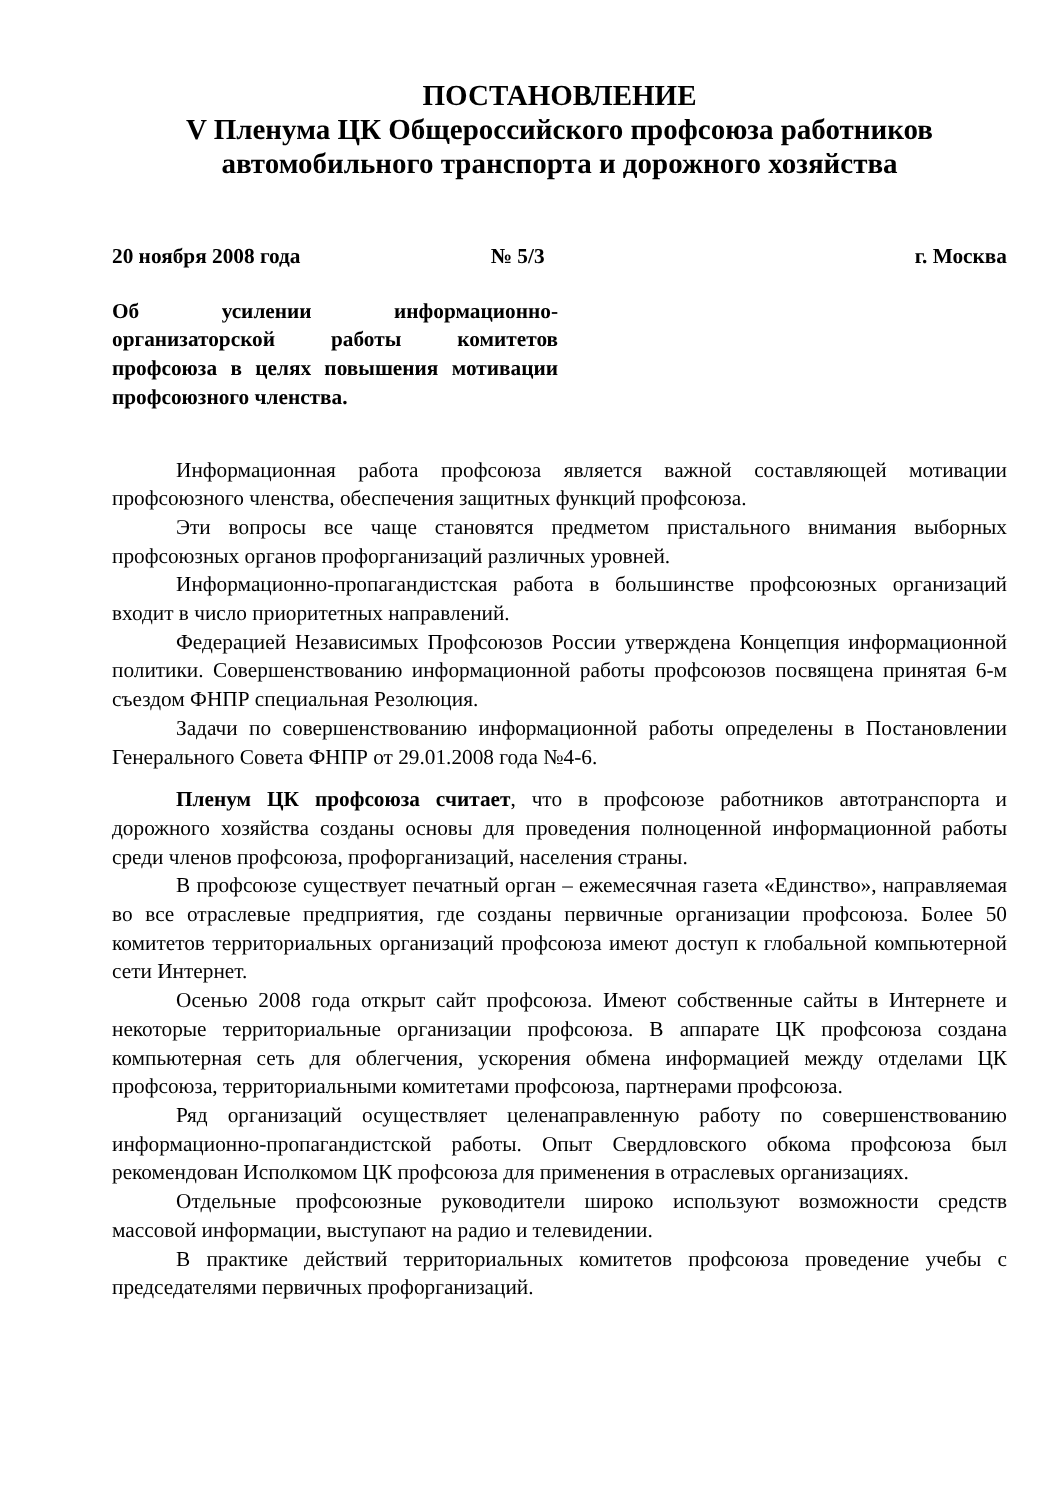ПОСТАНОВЛЕНИЕ
V Пленума ЦК Общероссийского профсоюза работников автомобильного транспорта и дорожного хозяйства
20 ноября 2008 года № 5/3 г. Москва
Об усилении информационно-организаторской работы комитетов профсоюза в целях повышения мотивации профсоюзного членства.
Информационная работа профсоюза является важной составляющей мотивации профсоюзного членства, обеспечения защитных функций профсоюза.
Эти вопросы все чаще становятся предметом пристального внимания выборных профсоюзных органов профорганизаций различных уровней.
Информационно-пропагандистская работа в большинстве профсоюзных организаций входит в число приоритетных направлений.
Федерацией Независимых Профсоюзов России утверждена Концепция информационной политики. Совершенствованию информационной работы профсоюзов посвящена принятая 6-м съездом ФНПР специальная Резолюция.
Задачи по совершенствованию информационной работы определены в Постановлении Генерального Совета ФНПР от 29.01.2008 года №4-6.
Пленум ЦК профсоюза считает, что в профсоюзе работников автотранспорта и дорожного хозяйства созданы основы для проведения полноценной информационной работы среди членов профсоюза, профорганизаций, населения страны.
В профсоюзе существует печатный орган – ежемесячная газета «Единство», направляемая во все отраслевые предприятия, где созданы первичные организации профсоюза. Более 50 комитетов территориальных организаций профсоюза имеют доступ к глобальной компьютерной сети Интернет.
Осенью 2008 года открыт сайт профсоюза. Имеют собственные сайты в Интернете и некоторые территориальные организации профсоюза. В аппарате ЦК профсоюза создана компьютерная сеть для облегчения, ускорения обмена информацией между отделами ЦК профсоюза, территориальными комитетами профсоюза, партнерами профсоюза.
Ряд организаций осуществляет целенаправленную работу по совершенствованию информационно-пропагандистской работы. Опыт Свердловского обкома профсоюза был рекомендован Исполкомом ЦК профсоюза для применения в отраслевых организациях.
Отдельные профсоюзные руководители широко используют возможности средств массовой информации, выступают на радио и телевидении.
В практике действий территориальных комитетов профсоюза проведение учебы с председателями первичных профорганизаций.